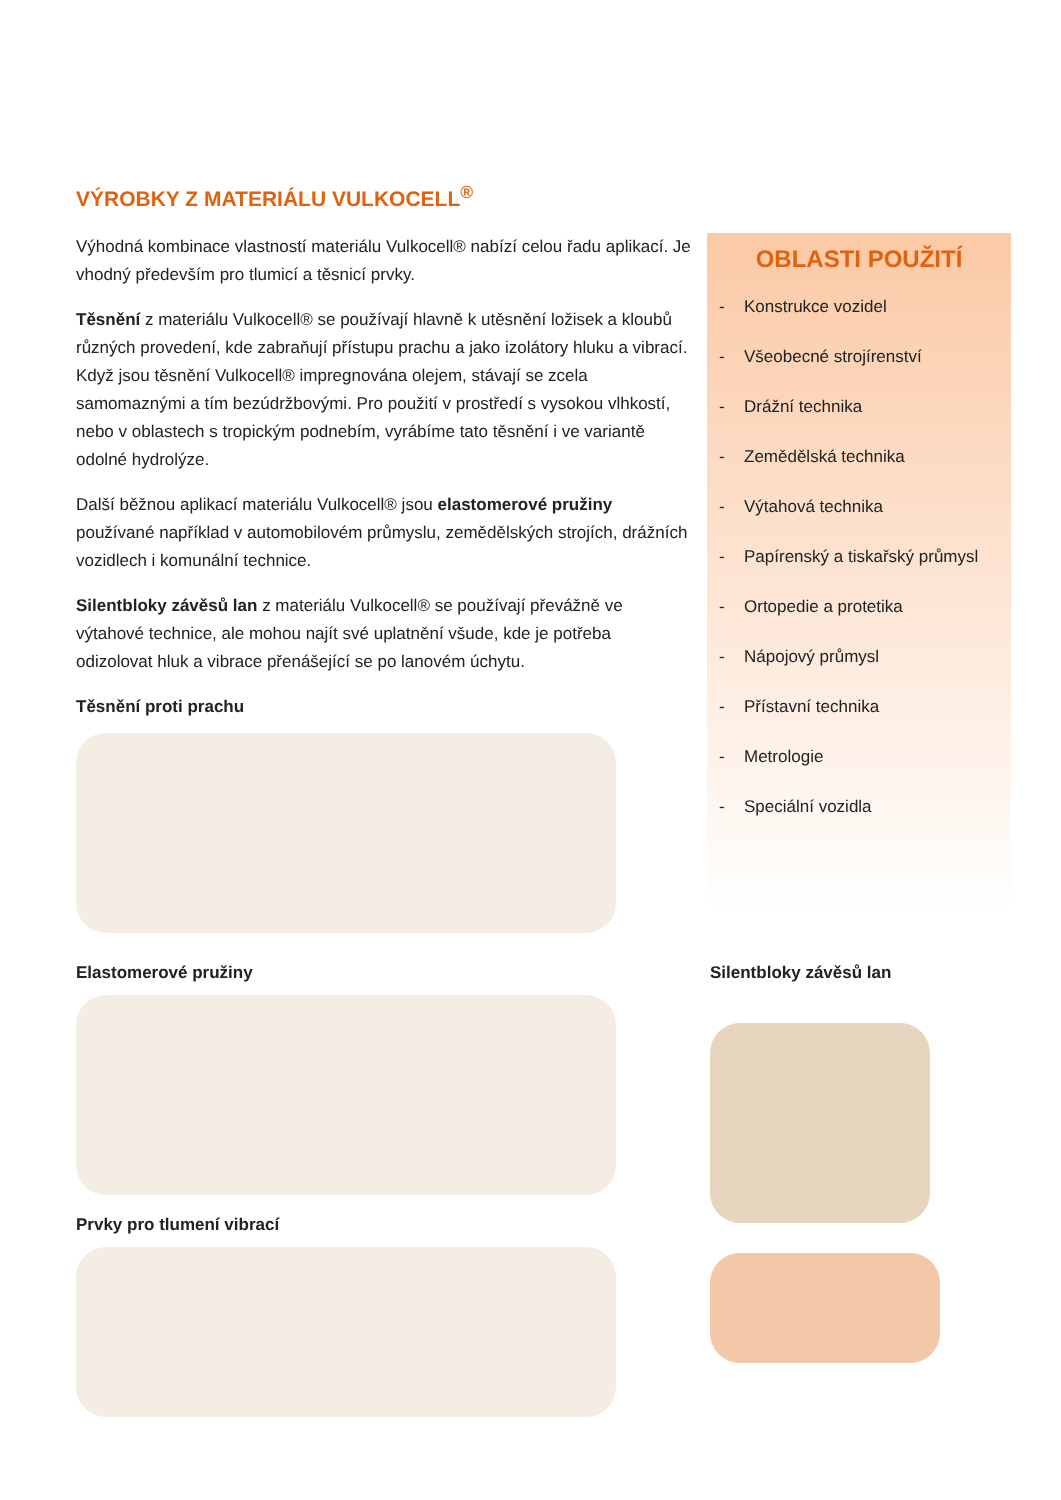VÝROBKY Z MATERIÁLU VULKOCELL<sup>®</sup>
Výhodná kombinace vlastností materiálu Vulkocell® nabízí celou řadu aplikací. Je vhodný především pro tlumicí a těsnicí prvky.
Těsnění z materiálu Vulkocell® se používají hlavně k utěsnění ložisek a kloubů různých provedení, kde zabraňují přístupu prachu a jako izolátory hluku a vibrací. Když jsou těsnění Vulkocell® impregnována olejem, stávají se zcela samomaznými a tím bezúdržbovými. Pro použití v prostředí s vysokou vlhkostí, nebo v oblastech s tropickým podnebím, vyrábíme tato těsnění i ve variantě odolné hydrolýze.
Další běžnou aplikací materiálu Vulkocell® jsou elastomerové pružiny používané například v automobilovém průmyslu, zemědělských strojích, drážních vozidlech i komunální technice.
Silentbloky závěsů lan z materiálu Vulkocell® se používají převážně ve výtahové technice, ale mohou najít své uplatnění všude, kde je potřeba odizolovat hluk a vibrace přenášející se po lanovém úchytu.
Těsnění proti prachu
OBLASTI POUŽITÍ
- Konstrukce vozidel
- Všeobecné strojírenství
- Drážní technika
- Zemědělská technika
- Výtahová technika
- Papírenský a tiskařský průmysl
- Ortopedie a protetika
- Nápojový průmysl
- Přístavní technika
- Metrologie
- Speciální vozidla
Elastomerové pružiny
Prvky pro tlumení vibrací
Silentbloky závěsů lan